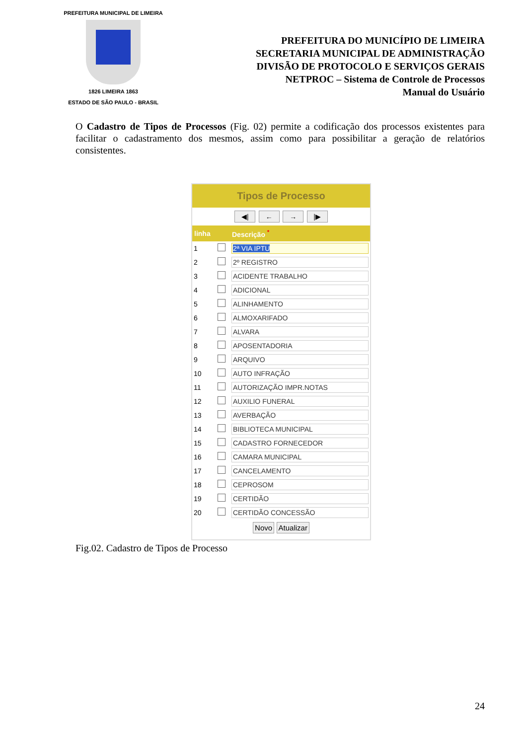PREFEITURA MUNICIPAL DE LIMEIRA
1826 LIMEIRA 1863
ESTADO DE SÃO PAULO - BRASIL
PREFEITURA DO MUNICÍPIO DE LIMEIRA
SECRETARIA MUNICIPAL DE ADMINISTRAÇÃO
DIVISÃO DE PROTOCOLO E SERVIÇOS GERAIS
NETPROC – Sistema de Controle de Processos
Manual do Usuário
O Cadastro de Tipos de Processos (Fig. 02) permite a codificação dos processos existentes para facilitar o cadastramento dos mesmos, assim como para possibilitar a geração de relatórios consistentes.
Tipos de Processo
◀| ← → |▶
| linha | | Descrição <sup>*</sup> |
| --- | --- | --- |
| 1 | | 2ª VIA IPTU |
| 2 | | 2º REGISTRO |
| 3 | | ACIDENTE TRABALHO |
| 4 | | ADICIONAL |
| 5 | | ALINHAMENTO |
| 6 | | ALMOXARIFADO |
| 7 | | ALVARA |
| 8 | | APOSENTADORIA |
| 9 | | ARQUIVO |
| 10 | | AUTO INFRAÇÃO |
| 11 | | AUTORIZAÇÃO IMPR.NOTAS |
| 12 | | AUXILIO FUNERAL |
| 13 | | AVERBAÇÃO |
| 14 | | BIBLIOTECA MUNICIPAL |
| 15 | | CADASTRO FORNECEDOR |
| 16 | | CAMARA MUNICIPAL |
| 17 | | CANCELAMENTO |
| 18 | | CEPROSOM |
| 19 | | CERTIDÃO |
| 20 | | CERTIDÃO CONCESSÃO |
Novo Atualizar
Fig.02. Cadastro de Tipos de Processo
24